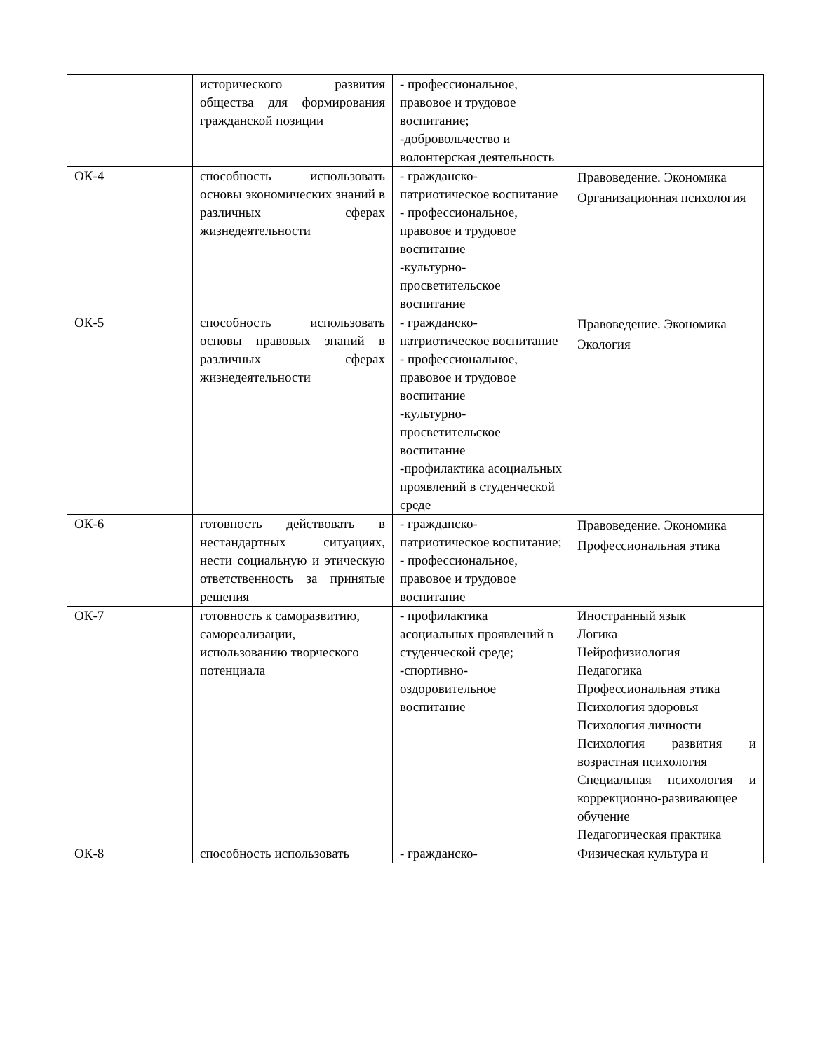| | исторического развития общества для формирования гражданской позиции | - профессиональное, правовое и трудовое воспитание; -добровольчество и волонтерская деятельность | |
| ОК-4 | способность использовать основы экономических знаний в различных сферах жизнедеятельности | - гражданско-патриотическое воспитание - профессиональное, правовое и трудовое воспитание -культурно-просветительское воспитание | Правоведение. Экономика Организационная психология |
| ОК-5 | способность использовать основы правовых знаний в различных сферах жизнедеятельности | - гражданско-патриотическое воспитание - профессиональное, правовое и трудовое воспитание -культурно-просветительское воспитание -профилактика асоциальных проявлений в студенческой среде | Правоведение. Экономика Экология |
| ОК-6 | готовность действовать в нестандартных ситуациях, нести социальную и этическую ответственность за принятые решения | - гражданско-патриотическое воспитание; - профессиональное, правовое и трудовое воспитание | Правоведение. Экономика Профессиональная этика |
| ОК-7 | готовность к саморазвитию, самореализации, использованию творческого потенциала | - профилактика асоциальных проявлений в студенческой среде; -спортивно-оздоровительное воспитание | Иностранный язык Логика Нейрофизиология Педагогика Профессиональная этика Психология здоровья Психология личности Психология развития и возрастная психология Специальная психология и коррекционно-развивающее обучение Педагогическая практика |
| ОК-8 | способность использовать | - гражданско- | Физическая культура и |